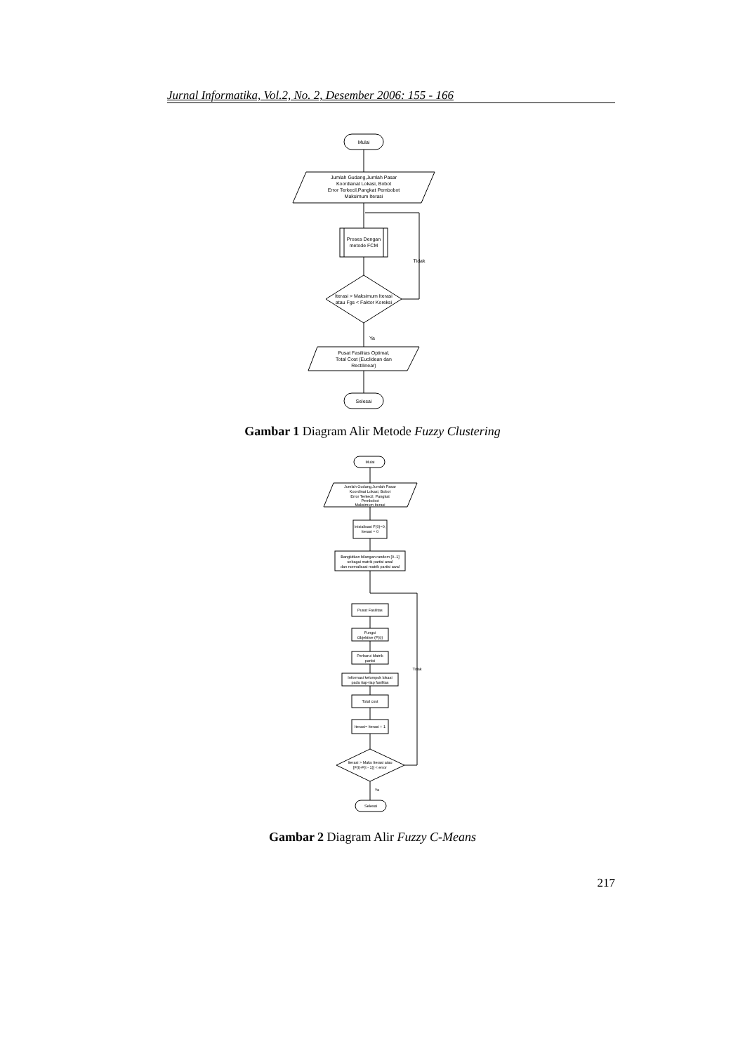Jurnal Informatika, Vol.2, No. 2, Desember 2006: 155 - 166
Mulai
Jumlah Gudang,Jumlah Pasar
Koordianat Lokasi, Bobot
Error Terkecil,Pangkat Pembobot
Maksimum Iterasi
Proses Dengan
metode FCM
Iterasi > Maksimum Iterasi
atau Fgs < Faktor Koreksi
Tidak
Ya
Pusat Fasilitas Optimal,
Total Cost (Euclidean dan
Rectilinear)
Selesai
Gambar 1 Diagram Alir Metode Fuzzy Clustering
Mulai
Jumlah Gudang,Jumlah Pasar
Koordinat Lokasi, Bobot
Error Terkecil, Pangkat
Pembobot
Maksimum Iterasi
Inisialisasi F(0)=0,
Iterasi = 0
Bangkitkan bilangan random [0..1]
sebagai matrik partisi awal
dan normalisasi matrik partisi awal
Pusat Fasilitas
Fungsi
Objektive (F(t))
Perbarui Matrik
partisi
Informasi kelompok lokasi
pada tiap-tiap fasilitas
Total cost
Iterasi= Iterasi + 1
Iterasi > Maks Iterasi atau
[F(t)-F(t - 1)] < error
Tidak
Ya
Selesai
Gambar 2 Diagram Alir Fuzzy C-Means
217